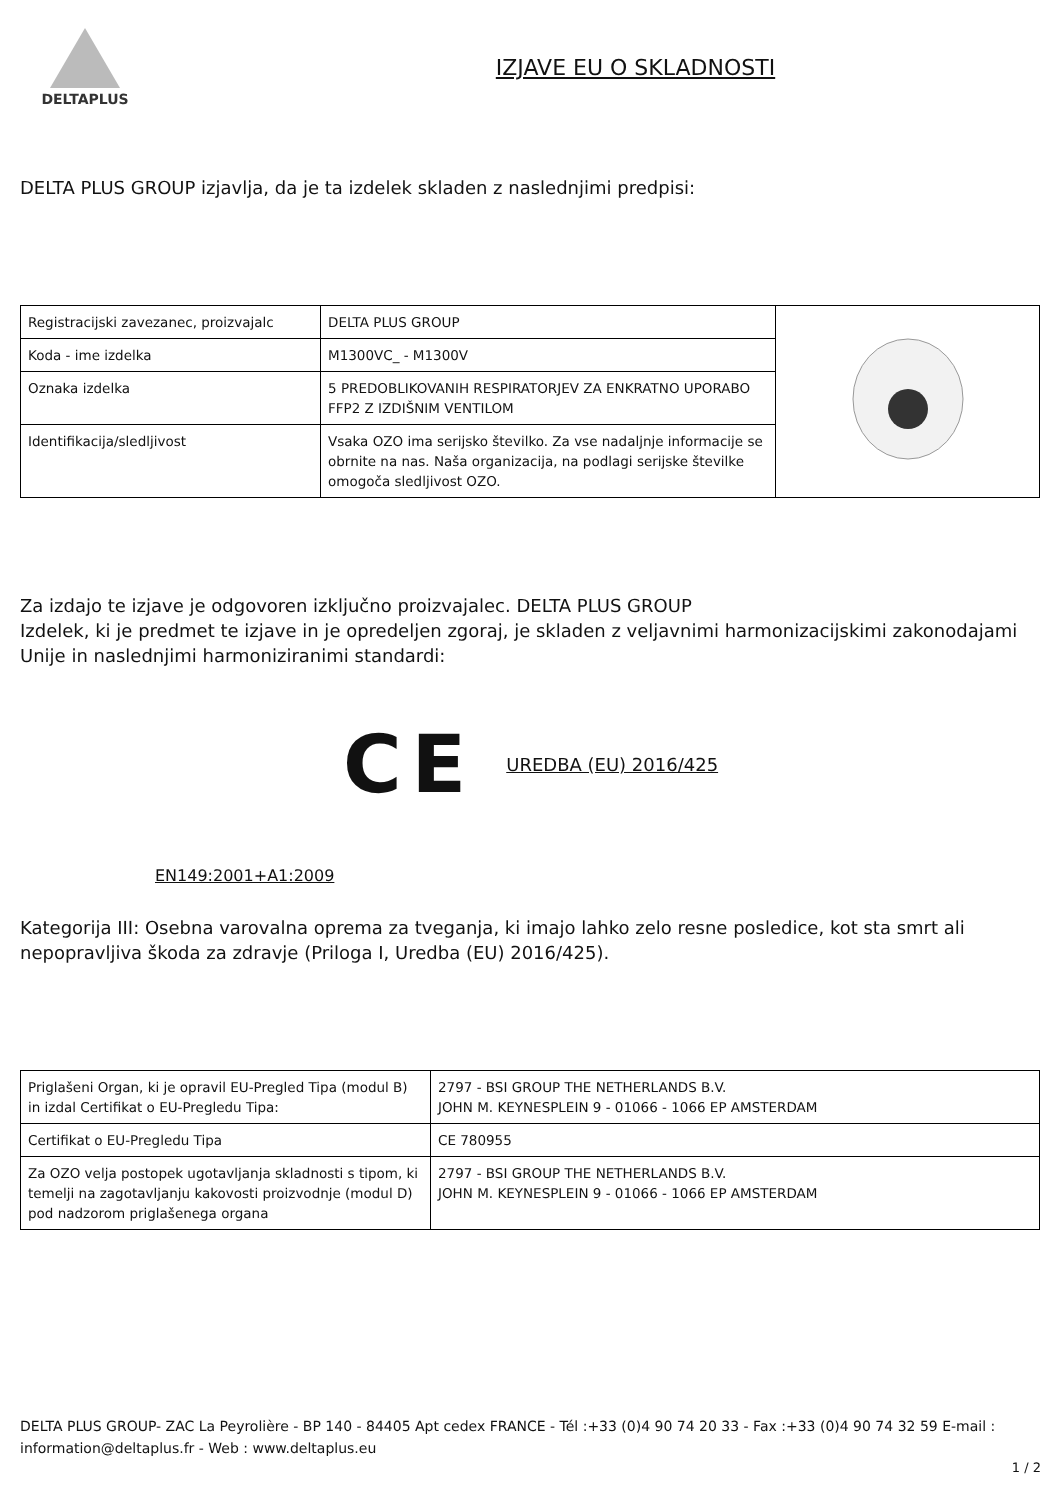DELTAPLUS
IZJAVE EU O SKLADNOSTI
DELTA PLUS GROUP izjavlja, da je ta izdelek skladen z naslednjimi predpisi:
| Registracijski zavezanec, proizvajalc | DELTA PLUS GROUP | |
| Koda - ime izdelka | M1300VC_ - M1300V | |
| Oznaka izdelka | 5 PREDOBLIKOVANIH RESPIRATORJEV ZA ENKRATNO UPORABO FFP2 Z IZDIŠNIM VENTILOM | |
| Identifikacija/sledljivost | Vsaka OZO ima serijsko številko. Za vse nadaljnje informacije se obrnite na nas. Naša organizacija, na podlagi serijske številke omogoča sledljivost OZO. | |
Za izdajo te izjave je odgovoren izključno proizvajalec. DELTA PLUS GROUP
Izdelek, ki je predmet te izjave in je opredeljen zgoraj, je skladen z veljavnimi harmonizacijskimi zakonodajami Unije in naslednjimi harmoniziranimi standardi:
CE UREDBA (EU) 2016/425
EN149:2001+A1:2009
Kategorija III: Osebna varovalna oprema za tveganja, ki imajo lahko zelo resne posledice, kot sta smrt ali nepopravljiva škoda za zdravje (Priloga I, Uredba (EU) 2016/425).
| Priglašeni Organ, ki je opravil EU-Pregled Tipa (modul B) in izdal Certifikat o EU-Pregledu Tipa: | 2797 - BSI GROUP THE NETHERLANDS B.V. JOHN M. KEYNESPLEIN 9 - 01066 - 1066 EP AMSTERDAM |
| Certifikat o EU-Pregledu Tipa | CE 780955 |
| Za OZO velja postopek ugotavljanja skladnosti s tipom, ki temelji na zagotavljanju kakovosti proizvodnje (modul D) pod nadzorom priglašenega organa | 2797 - BSI GROUP THE NETHERLANDS B.V. JOHN M. KEYNESPLEIN 9 - 01066 - 1066 EP AMSTERDAM |
DELTA PLUS GROUP- ZAC La Peyrolière - BP 140 - 84405 Apt cedex FRANCE - Tél :+33 (0)4 90 74 20 33 - Fax :+33 (0)4 90 74 32 59 E-mail : information@deltaplus.fr - Web : www.deltaplus.eu
1 / 2